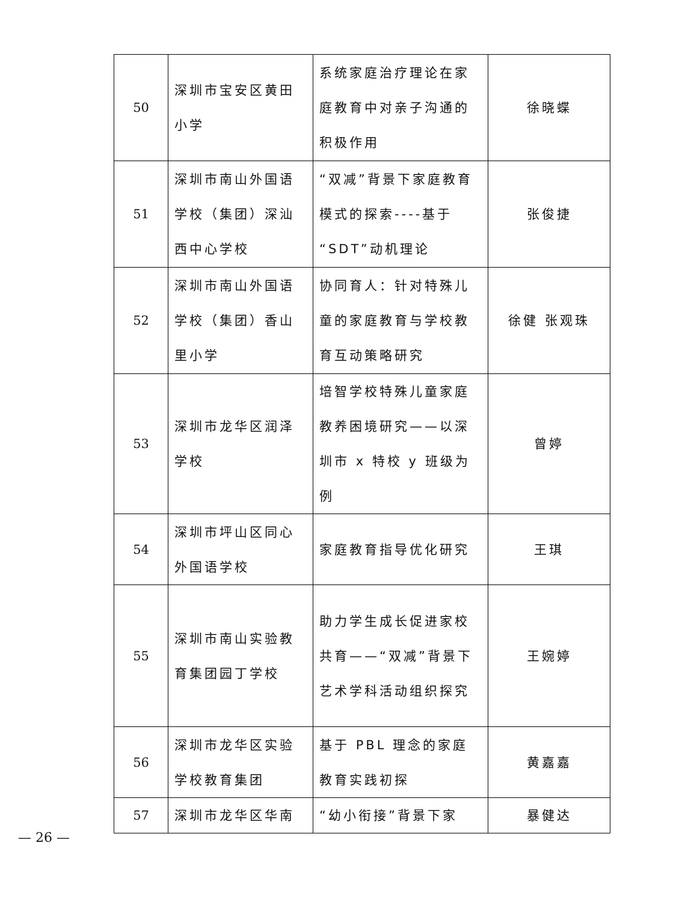| 50 | 深圳市宝安区黄田小学 | 系统家庭治疗理论在家庭教育中对亲子沟通的积极作用 | 徐晓蝶 |
| 51 | 深圳市南山外国语学校（集团）深汕西中心学校 | “双减”背景下家庭教育模式的探索----基于“SDT”动机理论 | 张俊捷 |
| 52 | 深圳市南山外国语学校（集团）香山里小学 | 协同育人：针对特殊儿童的家庭教育与学校教育互动策略研究 | 徐健 张观珠 |
| 53 | 深圳市龙华区润泽学校 | 培智学校特殊儿童家庭教养困境研究——以深圳市 x 特校 y 班级为例 | 曾婷 |
| 54 | 深圳市坪山区同心外国语学校 | 家庭教育指导优化研究 | 王琪 |
| 55 | 深圳市南山实验教育集团园丁学校 | 助力学生成长促进家校共育——“双减”背景下艺术学科活动组织探究 | 王婉婷 |
| 56 | 深圳市龙华区实验学校教育集团 | 基于 PBL 理念的家庭教育实践初探 | 黄嘉嘉 |
| 57 | 深圳市龙华区华南 | “幼小衔接”背景下家 | 暴健达 |
— 26 —